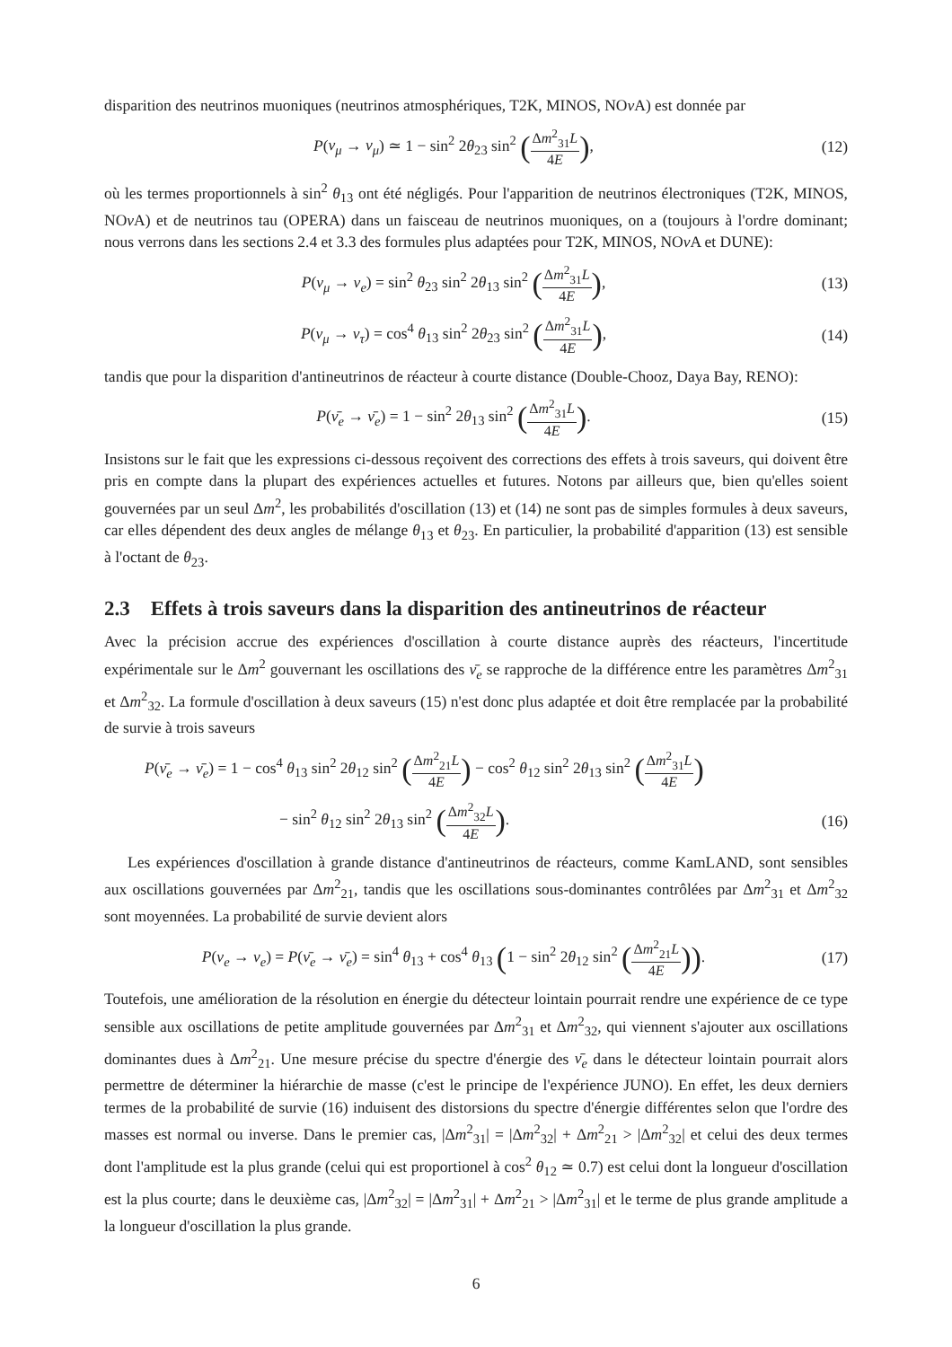disparition des neutrinos muoniques (neutrinos atmosphériques, T2K, MINOS, NOν A) est donnée par
P(ν<sub>μ</sub> → ν<sub>μ</sub>) ≃ 1 − sin<sup>2</sup> 2θ<sub>23</sub> sin<sup>2</sup> (Δm<sup>2</sup><sub>31</sub>L 4E),
(12)
où les termes proportionnels à sin<sup>2</sup> θ<sub>13</sub> ont été négligés. Pour l'apparition de neutrinos électroniques (T2K, MINOS, NOν A) et de neutrinos tau (OPERA) dans un faisceau de neutrinos muoniques, on a (toujours à l'ordre dominant; nous verrons dans les sections 2.4 et 3.3 des formules plus adaptées pour T2K, MINOS, NOν A et DUNE):
P(ν<sub>μ</sub> → ν<sub>e</sub>) = sin<sup>2</sup> θ<sub>23</sub> sin<sup>2</sup> 2θ<sub>13</sub> sin<sup>2</sup> (Δm<sup>2</sup><sub>31</sub>L 4E),
(13)
P(ν<sub>μ</sub> → ν<sub>τ</sub>) = cos<sup>4</sup> θ<sub>13</sub> sin<sup>2</sup> 2θ<sub>23</sub> sin<sup>2</sup> (Δm<sup>2</sup><sub>31</sub>L 4E),
(14)
tandis que pour la disparition d'antineutrinos de réacteur à courte distance (Double-Chooz, Daya Bay, RENO):
P(ν̄<sub>e</sub> → ν̄<sub>e</sub>) = 1 − sin<sup>2</sup> 2θ<sub>13</sub> sin<sup>2</sup> (Δm<sup>2</sup><sub>31</sub>L 4E).
(15)
Insistons sur le fait que les expressions ci-dessous reçoivent des corrections des effets à trois saveurs, qui doivent être pris en compte dans la plupart des expériences actuelles et futures. Notons par ailleurs que, bien qu'elles soient gouvernées par un seul Δm<sup>2</sup>, les probabilités d'oscillation (13) et (14) ne sont pas de simples formules à deux saveurs, car elles dépendent des deux angles de mélange θ<sub>13</sub> et θ<sub>23</sub>. En particulier, la probabilité d'apparition (13) est sensible à l'octant de θ<sub>23</sub>.
2.3 Effets à trois saveurs dans la disparition des antineutrinos de réacteur
Avec la précision accrue des expériences d'oscillation à courte distance auprès des réacteurs, l'incertitude expérimentale sur le Δm<sup>2</sup> gouvernant les oscillations des ν̄<sub>e</sub> se rapproche de la différence entre les paramètres Δm<sup>2</sup><sub>31</sub> et Δm<sup>2</sup><sub>32</sub>. La formule d'oscillation à deux saveurs (15) n'est donc plus adaptée et doit être remplacée par la probabilité de survie à trois saveurs
P(ν̄<sub>e</sub> → ν̄<sub>e</sub>) = 1 − cos<sup>4</sup> θ<sub>13</sub> sin<sup>2</sup> 2θ<sub>12</sub> sin<sup>2</sup> (Δm<sup>2</sup><sub>21</sub>L 4E) − cos<sup>2</sup> θ<sub>12</sub> sin<sup>2</sup> 2θ<sub>13</sub> sin<sup>2</sup> (Δm<sup>2</sup><sub>31</sub>L 4E)
− sin<sup>2</sup> θ<sub>12</sub> sin<sup>2</sup> 2θ<sub>13</sub> sin<sup>2</sup> (Δm<sup>2</sup><sub>32</sub>L 4E).
(16)
Les expériences d'oscillation à grande distance d'antineutrinos de réacteurs, comme KamLAND, sont sensibles aux oscillations gouvernées par Δm<sup>2</sup><sub>21</sub>, tandis que les oscillations sous-dominantes contrôlées par Δm<sup>2</sup><sub>31</sub> et Δm<sup>2</sup><sub>32</sub> sont moyennées. La probabilité de survie devient alors
P(ν<sub>e</sub> → ν<sub>e</sub>) = P(ν̄<sub>e</sub> → ν̄<sub>e</sub>) = sin<sup>4</sup> θ<sub>13</sub> + cos<sup>4</sup> θ<sub>13</sub> (1 − sin<sup>2</sup> 2θ<sub>12</sub> sin<sup>2</sup> (Δm<sup>2</sup><sub>21</sub>L 4E)).
(17)
Toutefois, une amélioration de la résolution en énergie du détecteur lointain pourrait rendre une expérience de ce type sensible aux oscillations de petite amplitude gouvernées par Δm<sup>2</sup><sub>31</sub> et Δm<sup>2</sup><sub>32</sub>, qui viennent s'ajouter aux oscillations dominantes dues à Δm<sup>2</sup><sub>21</sub>. Une mesure précise du spectre d'énergie des ν̄<sub>e</sub> dans le détecteur lointain pourrait alors permettre de déterminer la hiérarchie de masse (c'est le principe de l'expérience JUNO). En effet, les deux derniers termes de la probabilité de survie (16) induisent des distorsions du spectre d'énergie différentes selon que l'ordre des masses est normal ou inverse. Dans le premier cas, |Δm<sup>2</sup><sub>31</sub>| = |Δm<sup>2</sup><sub>32</sub>| + Δm<sup>2</sup><sub>21</sub> > |Δm<sup>2</sup><sub>32</sub>| et celui des deux termes dont l'amplitude est la plus grande (celui qui est proportionel à cos<sup>2</sup> θ<sub>12</sub> ≃ 0.7) est celui dont la longueur d'oscillation est la plus courte; dans le deuxième cas, |Δm<sup>2</sup><sub>32</sub>| = |Δm<sup>2</sup><sub>31</sub>| + Δm<sup>2</sup><sub>21</sub> > |Δm<sup>2</sup><sub>31</sub>| et le terme de plus grande amplitude a la longueur d'oscillation la plus grande.
6